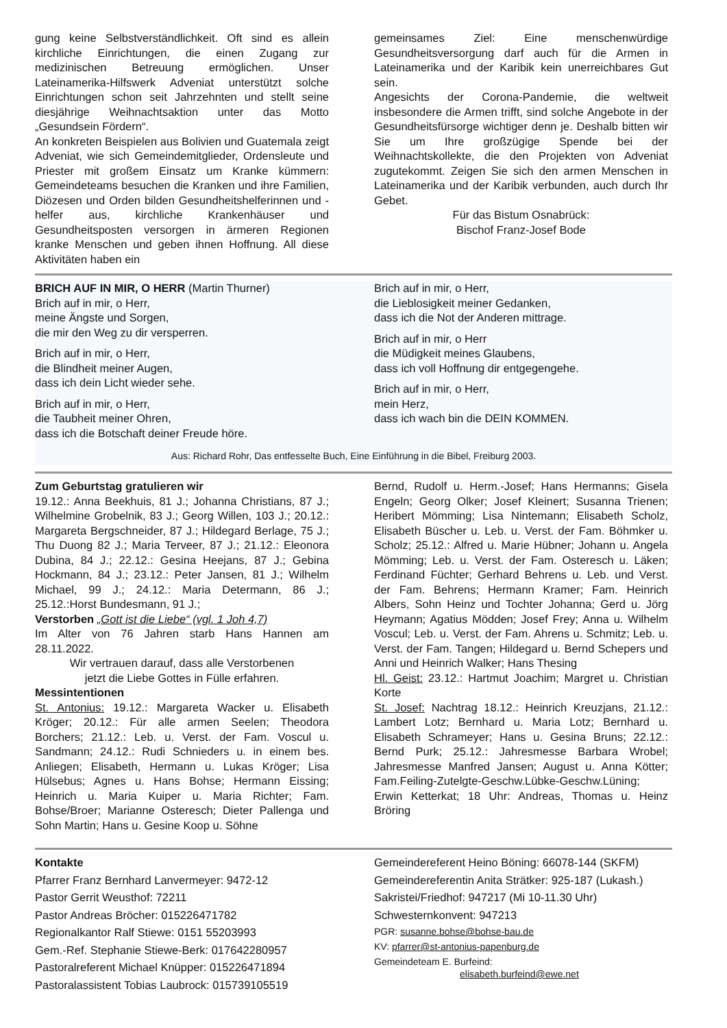gung keine Selbstverständlichkeit. Oft sind es allein kirchliche Einrichtungen, die einen Zugang zur medizinischen Betreuung ermöglichen. Unser Lateinamerika-Hilfswerk Adveniat unterstützt solche Einrichtungen schon seit Jahrzehnten und stellt seine diesjährige Weihnachtsaktion unter das Motto „Gesundsein Fördern“.
An konkreten Beispielen aus Bolivien und Guatemala zeigt Adveniat, wie sich Gemeindemitglieder, Ordensleute und Priester mit großem Einsatz um Kranke kümmern: Gemeindeteams besuchen die Kranken und ihre Familien, Diözesen und Orden bilden Gesundheitshelferinnen und -helfer aus, kirchliche Krankenhäuser und Gesundheitsposten versorgen in ärmeren Regionen kranke Menschen und geben ihnen Hoffnung. All diese Aktivitäten haben ein
gemeinsames Ziel: Eine menschenwürdige Gesundheitsversorgung darf auch für die Armen in Lateinamerika und der Karibik kein unerreichbares Gut sein.
Angesichts der Corona-Pandemie, die weltweit insbesondere die Armen trifft, sind solche Angebote in der Gesundheitsfürsorge wichtiger denn je. Deshalb bitten wir Sie um Ihre großzügige Spende bei der Weihnachtskollekte, die den Projekten von Adveniat zugutekommt. Zeigen Sie sich den armen Menschen in Lateinamerika und der Karibik verbunden, auch durch Ihr Gebet.
Für das Bistum Osnabrück:
Bischof Franz-Josef Bode
BRICH AUF IN MIR, O HERR (Martin Thurner)
Brich auf in mir, o Herr,
meine Ängste und Sorgen,
die mir den Weg zu dir versperren.
Brich auf in mir, o Herr,
die Blindheit meiner Augen,
dass ich dein Licht wieder sehe.
Brich auf in mir, o Herr,
die Taubheit meiner Ohren,
dass ich die Botschaft deiner Freude höre.
Brich auf in mir, o Herr,
die Lieblosigkeit meiner Gedanken,
dass ich die Not der Anderen mittrage.
Brich auf in mir, o Herr
die Müdigkeit meines Glaubens,
dass ich voll Hoffnung dir entgegengehe.
Brich auf in mir, o Herr,
mein Herz,
dass ich wach bin die DEIN KOMMEN.
Aus: Richard Rohr, Das entfesselte Buch, Eine Einführung in die Bibel, Freiburg 2003.
Zum Geburtstag gratulieren wir
19.12.: Anna Beekhuis, 81 J.; Johanna Christians, 87 J.; Wilhelmine Grobelnik, 83 J.; Georg Willen, 103 J.; 20.12.: Margareta Bergschneider, 87 J.; Hildegard Berlage, 75 J.; Thu Duong 82 J.; Maria Terveer, 87 J.; 21.12.: Eleonora Dubina, 84 J.; 22.12.: Gesina Heejans, 87 J.; Gebina Hockmann, 84 J.; 23.12.: Peter Jansen, 81 J.; Wilhelm Michael, 99 J.; 24.12.: Maria Determann, 86 J.; 25.12.:Horst Bundesmann, 91 J.;
Verstorben „Gott ist die Liebe“ (vgl. 1 Joh 4,7)
Im Alter von 76 Jahren starb Hans Hannen am 28.11.2022.
Wir vertrauen darauf, dass alle Verstorbenen
jetzt die Liebe Gottes in Fülle erfahren.
Messintentionen
St. Antonius: 19.12.: Margareta Wacker u. Elisabeth Kröger; 20.12.: Für alle armen Seelen; Theodora Borchers; 21.12.: Leb. u. Verst. der Fam. Voscul u. Sandmann; 24.12.: Rudi Schnieders u. in einem bes. Anliegen; Elisabeth, Hermann u. Lukas Kröger; Lisa Hülsebus; Agnes u. Hans Bohse; Hermann Eissing; Heinrich u. Maria Kuiper u. Maria Richter; Fam. Bohse/Broer; Marianne Osteresch; Dieter Pallenga und Sohn Martin; Hans u. Gesine Koop u. Söhne
Bernd, Rudolf u. Herm.-Josef; Hans Hermanns; Gisela Engeln; Georg Olker; Josef Kleinert; Susanna Trienen; Heribert Mömming; Lisa Nintemann; Elisabeth Scholz, Elisabeth Büscher u. Leb. u. Verst. der Fam. Böhmker u. Scholz; 25.12.: Alfred u. Marie Hübner; Johann u. Angela Mömming; Leb. u. Verst. der Fam. Osteresch u. Läken; Ferdinand Füchter; Gerhard Behrens u. Leb. und Verst. der Fam. Behrens; Hermann Kramer; Fam. Heinrich Albers, Sohn Heinz und Tochter Johanna; Gerd u. Jörg Heymann; Agatius Mödden; Josef Frey; Anna u. Wilhelm Voscul; Leb. u. Verst. der Fam. Ahrens u. Schmitz; Leb. u. Verst. der Fam. Tangen; Hildegard u. Bernd Schepers und Anni und Heinrich Walker; Hans Thesing
Hl. Geist: 23.12.: Hartmut Joachim; Margret u. Christian Korte
St. Josef: Nachtrag 18.12.: Heinrich Kreuzjans, 21.12.: Lambert Lotz; Bernhard u. Maria Lotz; Bernhard u. Elisabeth Schrameyer; Hans u. Gesina Bruns; 22.12.: Bernd Purk; 25.12.: Jahresmesse Barbara Wrobel; Jahresmesse Manfred Jansen; August u. Anna Kötter; Fam.Feiling-Zutelgte-Geschw.Lübke-Geschw.Lüning; Erwin Ketterkat; 18 Uhr: Andreas, Thomas u. Heinz Bröring
Kontakte
Pfarrer Franz Bernhard Lanvermeyer: 9472-12
Pastor Gerrit Weusthof: 72211
Pastor Andreas Bröcher: 015226471782
Regionalkantor Ralf Stiewe: 0151 55203993
Gem.-Ref. Stephanie Stiewe-Berk: 017642280957
Pastoralreferent Michael Knüpper: 015226471894
Pastoralassistent Tobias Laubrock: 015739105519
Gemeindereferent Heino Böning: 66078-144 (SKFM)
Gemeindereferentin Anita Strätker: 925-187 (Lukash.)
Sakristei/Friedhof: 947217 (Mi 10-11.30 Uhr)
Schwesternkonvent: 947213
PGR: susanne.bohse@bohse-bau.de
KV: pfarrer@st-antonius-papenburg.de
Gemeindeteam E. Burfeind:
elisabeth.burfeind@ewe.net